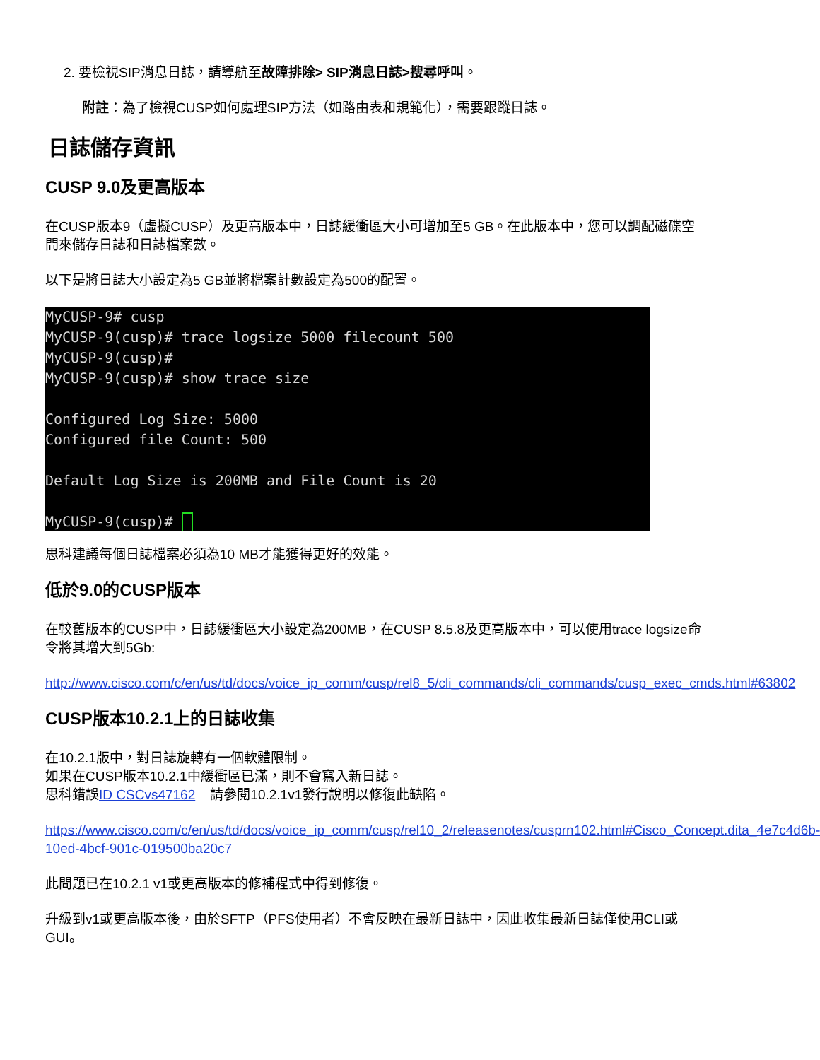2. 要檢視SIP消息日誌，請導航至故障排除> SIP消息日誌>搜尋呼叫。
附註：為了檢視CUSP如何處理SIP方法（如路由表和規範化），需要跟蹤日誌。
日誌儲存資訊
CUSP 9.0及更高版本
在CUSP版本9（虛擬CUSP）及更高版本中，日誌緩衝區大小可增加至5 GB。在此版本中，您可以調配磁碟空間來儲存日誌和日誌檔案數。
以下是將日誌大小設定為5 GB並將檔案計數設定為500的配置。
MyCUSP-9# cusp MyCUSP-9(cusp)# trace logsize 5000 filecount 500 MyCUSP-9(cusp)# MyCUSP-9(cusp)# show trace size Configured Log Size: 5000 Configured file Count: 500 Default Log Size is 200MB and File Count is 20 MyCUSP-9(cusp)#
思科建議每個日誌檔案必須為10 MB才能獲得更好的效能。
低於9.0的CUSP版本
在較舊版本的CUSP中，日誌緩衝區大小設定為200MB，在CUSP 8.5.8及更高版本中，可以使用trace logsize命令將其增大到5Gb:
http://www.cisco.com/c/en/us/td/docs/voice_ip_comm/cusp/rel8_5/cli_commands/cli_commands/cusp_exec_cmds.html#63802
CUSP版本10.2.1上的日誌收集
在10.2.1版中，對日誌旋轉有一個軟體限制。
如果在CUSP版本10.2.1中緩衝區已滿，則不會寫入新日誌。
思科錯誤ID CSCvs47162 請參閱10.2.1v1發行說明以修復此缺陷。
https://www.cisco.com/c/en/us/td/docs/voice_ip_comm/cusp/rel10_2/releasenotes/cusprn102.html#Cisco_Concept.dita_4e7c4d6b-10ed-4bcf-901c-019500ba20c7
此問題已在10.2.1 v1或更高版本的修補程式中得到修復。
升級到v1或更高版本後，由於SFTP（PFS使用者）不會反映在最新日誌中，因此收集最新日誌僅使用CLI或GUI。